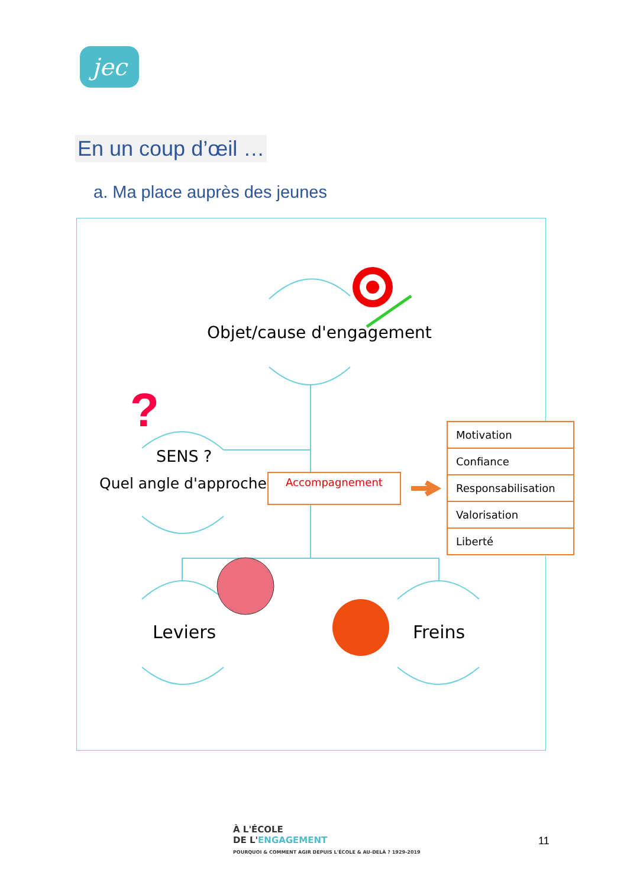jec
En un coup d’œil …
a. Ma place auprès des jeunes
?
Objet/cause d'engagement
SENS ?
Quel angle d'approche ? Accompagnement
Motivation
Confiance
Responsabilisation
Valorisation
Liberté
Leviers Freins
À L'ÉCOLE
DE L'ENGAGEMENT
POURQUOI & COMMENT AGIR DEPUIS L'ÉCOLE & AU-DELÀ ? 1929-2019
11